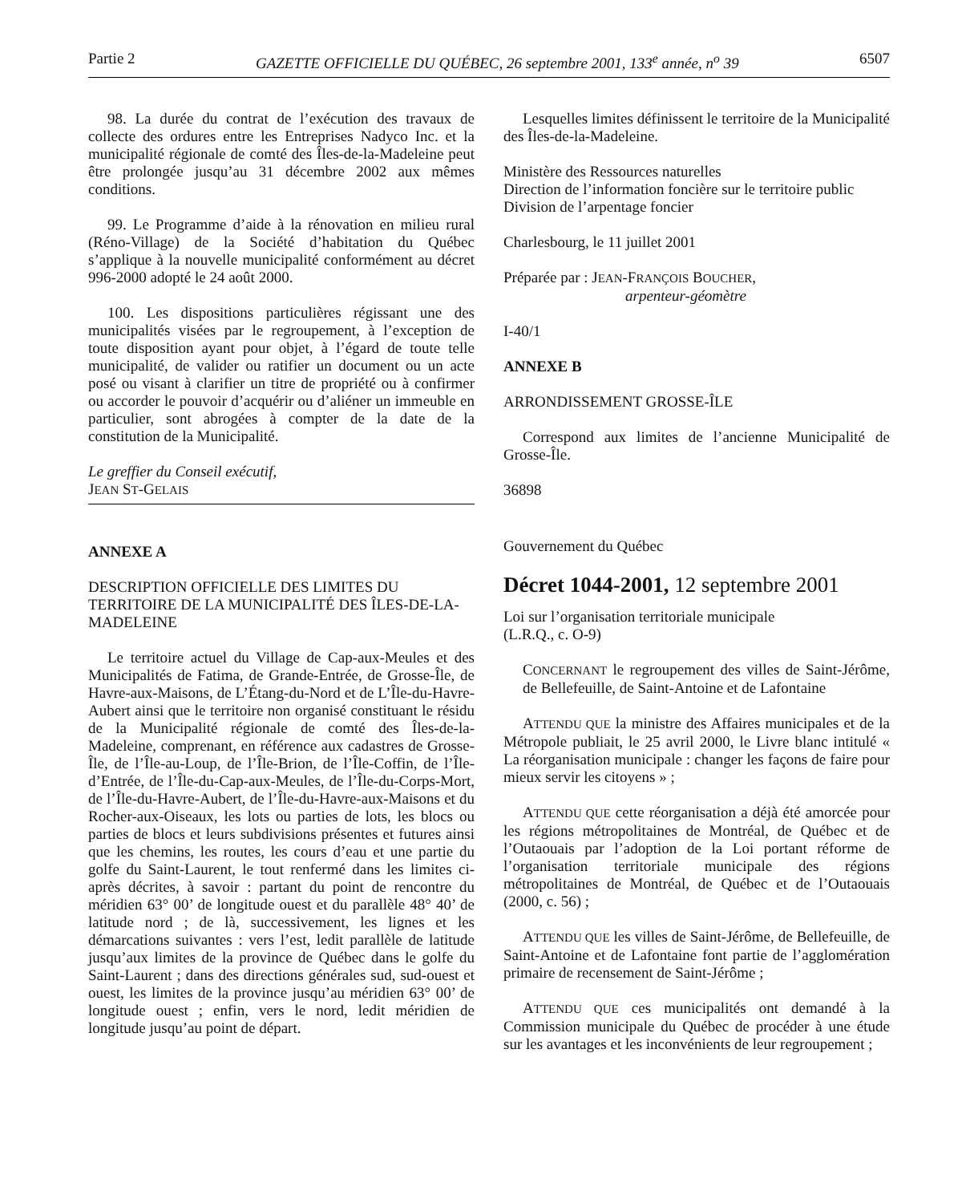Partie 2 GAZETTE OFFICIELLE DU QUÉBEC, 26 septembre 2001, 133<sup>e</sup> année, n<sup>o</sup> 39 6507
98. La durée du contrat de l’exécution des travaux de collecte des ordures entre les Entreprises Nadyco Inc. et la municipalité régionale de comté des Îles-de-la-Madeleine peut être prolongée jusqu’au 31 décembre 2002 aux mêmes conditions.
99. Le Programme d’aide à la rénovation en milieu rural (Réno-Village) de la Société d’habitation du Québec s’applique à la nouvelle municipalité conformément au décret 996-2000 adopté le 24 août 2000.
100. Les dispositions particulières régissant une des municipalités visées par le regroupement, à l’exception de toute disposition ayant pour objet, à l’égard de toute telle municipalité, de valider ou ratifier un document ou un acte posé ou visant à clarifier un titre de propriété ou à confirmer ou accorder le pouvoir d’acquérir ou d’aliéner un immeuble en particulier, sont abrogées à compter de la date de la constitution de la Municipalité.
Le greffier du Conseil exécutif,
JEAN ST-GELAIS
ANNEXE A
DESCRIPTION OFFICIELLE DES LIMITES DU TERRITOIRE DE LA MUNICIPALITÉ DES ÎLES-DE-LA-MADELEINE
Le territoire actuel du Village de Cap-aux-Meules et des Municipalités de Fatima, de Grande-Entrée, de Grosse-Île, de Havre-aux-Maisons, de L’Étang-du-Nord et de L’Île-du-Havre-Aubert ainsi que le territoire non organisé constituant le résidu de la Municipalité régionale de comté des Îles-de-la-Madeleine, comprenant, en référence aux cadastres de Grosse-Île, de l’Île-au-Loup, de l’Île-Brion, de l’Île-Coffin, de l’Île-d’Entrée, de l’Île-du-Cap-aux-Meules, de l’Île-du-Corps-Mort, de l’Île-du-Havre-Aubert, de l’Île-du-Havre-aux-Maisons et du Rocher-aux-Oiseaux, les lots ou parties de lots, les blocs ou parties de blocs et leurs subdivisions présentes et futures ainsi que les chemins, les routes, les cours d’eau et une partie du golfe du Saint-Laurent, le tout renfermé dans les limites ci-après décrites, à savoir : partant du point de rencontre du méridien 63° 00’ de longitude ouest et du parallèle 48° 40’ de latitude nord ; de là, successivement, les lignes et les démarcations suivantes : vers l’est, ledit parallèle de latitude jusqu’aux limites de la province de Québec dans le golfe du Saint-Laurent ; dans des directions générales sud, sud-ouest et ouest, les limites de la province jusqu’au méridien 63° 00’ de longitude ouest ; enfin, vers le nord, ledit méridien de longitude jusqu’au point de départ.
Lesquelles limites définissent le territoire de la Municipalité des Îles-de-la-Madeleine.
Ministère des Ressources naturelles
Direction de l’information foncière sur le territoire public
Division de l’arpentage foncier
Charlesbourg, le 11 juillet 2001
Préparée par : JEAN-FRANÇOIS BOUCHER,
arpenteur-géomètre
I-40/1
ANNEXE B
ARRONDISSEMENT GROSSE-ÎLE
Correspond aux limites de l’ancienne Municipalité de Grosse-Île.
36898
Gouvernement du Québec
Décret 1044-2001, 12 septembre 2001
Loi sur l’organisation territoriale municipale
(L.R.Q., c. O-9)
CONCERNANT le regroupement des villes de Saint-Jérôme, de Bellefeuille, de Saint-Antoine et de Lafontaine
ATTENDU QUE la ministre des Affaires municipales et de la Métropole publiait, le 25 avril 2000, le Livre blanc intitulé « La réorganisation municipale : changer les façons de faire pour mieux servir les citoyens » ;
ATTENDU QUE cette réorganisation a déjà été amorcée pour les régions métropolitaines de Montréal, de Québec et de l’Outaouais par l’adoption de la Loi portant réforme de l’organisation territoriale municipale des régions métropolitaines de Montréal, de Québec et de l’Outaouais (2000, c. 56) ;
ATTENDU QUE les villes de Saint-Jérôme, de Bellefeuille, de Saint-Antoine et de Lafontaine font partie de l’agglomération primaire de recensement de Saint-Jérôme ;
ATTENDU QUE ces municipalités ont demandé à la Commission municipale du Québec de procéder à une étude sur les avantages et les inconvénients de leur regroupement ;